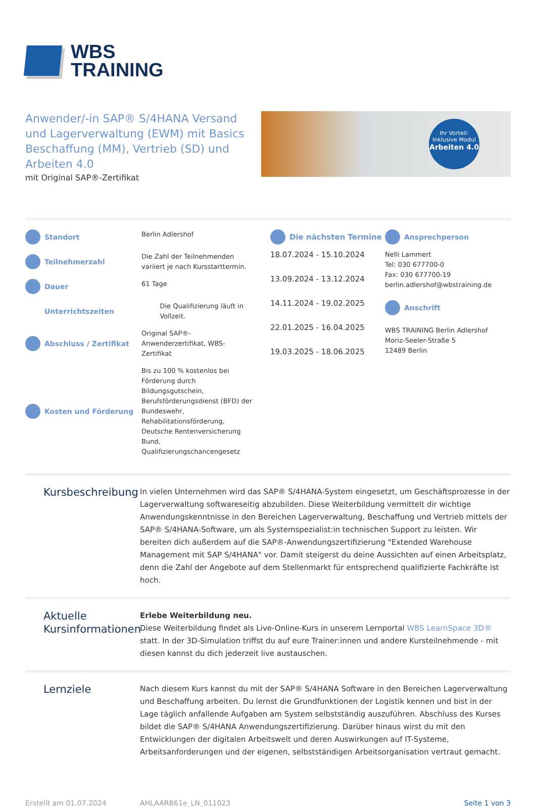WBS
TRAINING
Anwender/-in SAP® S/4HANA Versand und Lagerverwaltung (EWM) mit Basics Beschaffung (MM), Vertrieb (SD) und Arbeiten 4.0
mit Original SAP®-Zertifikat
Ihr Vorteil:
Inklusive Modul
Arbeiten 4.0
Standort Berlin Adlershof
Teilnehmerzahl Die Zahl der Teilnehmenden variiert je nach Kursstarttermin.
Dauer 61 Tage
Unterrichtszeiten Die Qualifizierung läuft in Vollzeit.
Abschluss / Zertifikat Original SAP®-Anwenderzertifikat, WBS-Zertifikat
Kosten und Förderung Bis zu 100 % kostenlos bei Förderung durch Bildungsgutschein, Berufsförderungsdienst (BFD) der Bundeswehr, Rehabilitationsförderung, Deutsche Rentenversicherung Bund, Qualifizierungschancengesetz
Die nächsten Termine
18.07.2024 - 15.10.2024
13.09.2024 - 13.12.2024
14.11.2024 - 19.02.2025
22.01.2025 - 16.04.2025
19.03.2025 - 18.06.2025
Ansprechperson
Nelli Lammert
Tel: 030 677700-0
Fax: 030 677700-19
berlin.adlershof@wbstraining.de
Anschrift
WBS TRAINING Berlin Adlershof
Moriz-Seeler-Straße 5
12489 Berlin
Kursbeschreibung
In vielen Unternehmen wird das SAP® S/4HANA-System eingesetzt, um Geschäftsprozesse in der Lagerverwaltung softwareseitig abzubilden. Diese Weiterbildung vermittelt dir wichtige Anwendungskenntnisse in den Bereichen Lagerverwaltung, Beschaffung und Vertrieb mittels der SAP® S/4HANA-Software, um als Systemspezialist:in technischen Support zu leisten. Wir bereiten dich außerdem auf die SAP®-Anwendungszertifizierung "Extended Warehouse Management mit SAP S/4HANA" vor. Damit steigerst du deine Aussichten auf einen Arbeitsplatz, denn die Zahl der Angebote auf dem Stellenmarkt für entsprechend qualifizierte Fachkräfte ist hoch.
Aktuelle Kursinformationen
Erlebe Weiterbildung neu.
Diese Weiterbildung findet als Live-Online-Kurs in unserem Lernportal WBS LearnSpace 3D® statt. In der 3D-Simulation triffst du auf eure Trainer:innen und andere Kursteilnehmende - mit diesen kannst du dich jederzeit live austauschen.
Lernziele
Nach diesem Kurs kannst du mit der SAP® S/4HANA Software in den Bereichen Lagerverwaltung und Beschaffung arbeiten. Du lernst die Grundfunktionen der Logistik kennen und bist in der Lage täglich anfallende Aufgaben am System selbstständig auszuführen. Abschluss des Kurses bildet die SAP® S/4HANA Anwendungszertifizierung. Darüber hinaus wirst du mit den Entwicklungen der digitalen Arbeitswelt und deren Auswirkungen auf IT-Systeme, Arbeitsanforderungen und der eigenen, selbstständigen Arbeitsorganisation vertraut gemacht.
Erstellt am 01.07.2024 AHLAARB61e_LN_011023 Seite 1 von 3